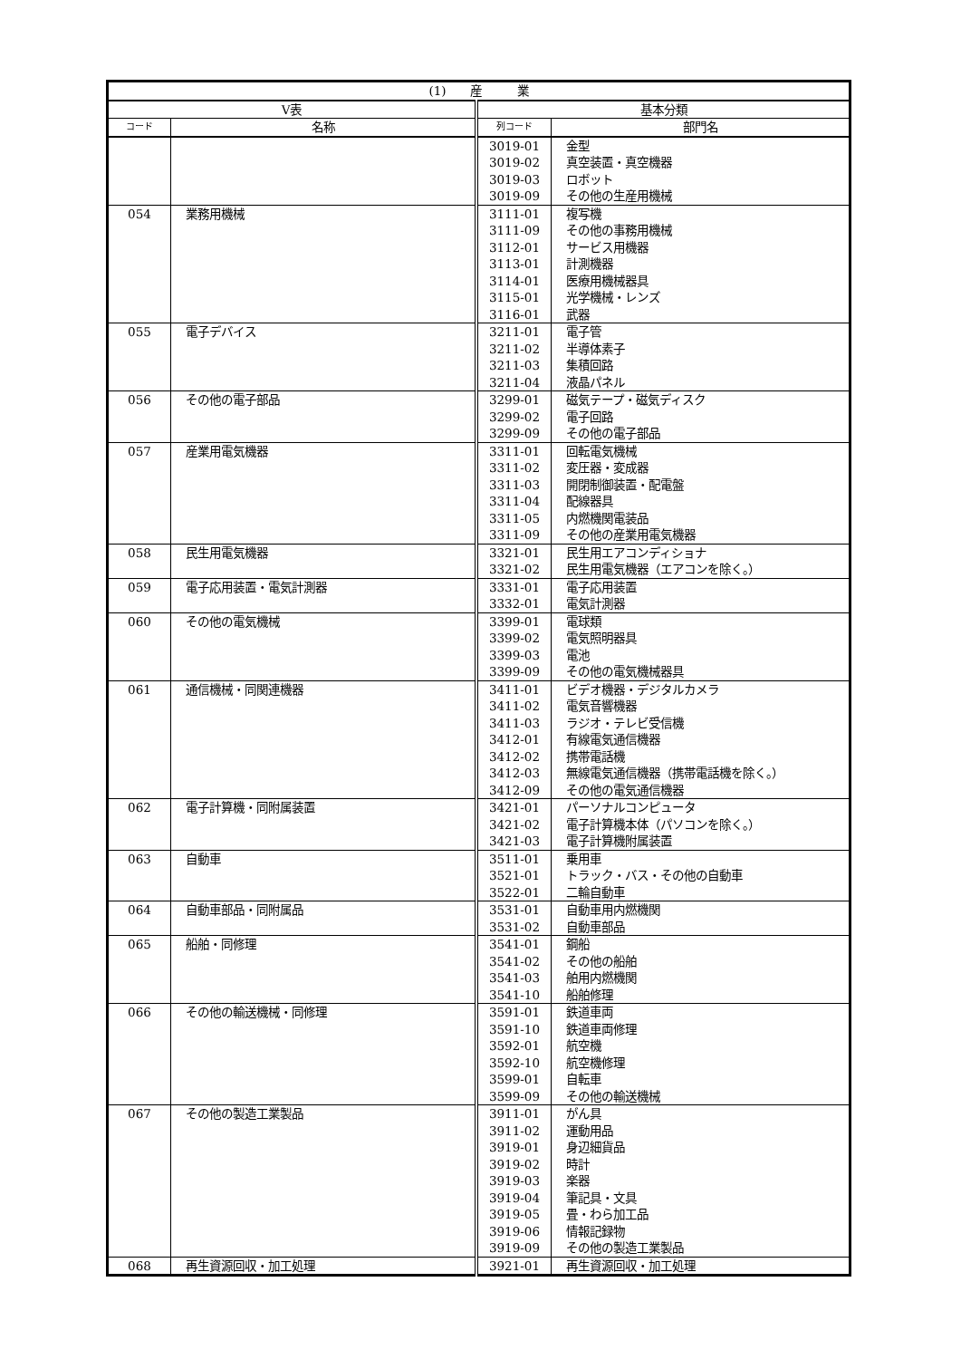| (1) 産 業 | | | |
| --- | --- | --- | --- |
| V表 | | 基本分類 | |
| コード | 名称 | 列コード | 部門名 |
| | | 3019-01 | 金型 |
| | | 3019-02 | 真空装置・真空機器 |
| | | 3019-03 | ロボット |
| | | 3019-09 | その他の生産用機械 |
| 054 | 業務用機械 | 3111-01 | 複写機 |
| | | 3111-09 | その他の事務用機械 |
| | | 3112-01 | サービス用機器 |
| | | 3113-01 | 計測機器 |
| | | 3114-01 | 医療用機械器具 |
| | | 3115-01 | 光学機械・レンズ |
| | | 3116-01 | 武器 |
| 055 | 電子デバイス | 3211-01 | 電子管 |
| | | 3211-02 | 半導体素子 |
| | | 3211-03 | 集積回路 |
| | | 3211-04 | 液晶パネル |
| 056 | その他の電子部品 | 3299-01 | 磁気テープ・磁気ディスク |
| | | 3299-02 | 電子回路 |
| | | 3299-09 | その他の電子部品 |
| 057 | 産業用電気機器 | 3311-01 | 回転電気機械 |
| | | 3311-02 | 変圧器・変成器 |
| | | 3311-03 | 開閉制御装置・配電盤 |
| | | 3311-04 | 配線器具 |
| | | 3311-05 | 内燃機関電装品 |
| | | 3311-09 | その他の産業用電気機器 |
| 058 | 民生用電気機器 | 3321-01 | 民生用エアコンディショナ |
| | | 3321-02 | 民生用電気機器（エアコンを除く。） |
| 059 | 電子応用装置・電気計測器 | 3331-01 | 電子応用装置 |
| | | 3332-01 | 電気計測器 |
| 060 | その他の電気機械 | 3399-01 | 電球類 |
| | | 3399-02 | 電気照明器具 |
| | | 3399-03 | 電池 |
| | | 3399-09 | その他の電気機械器具 |
| 061 | 通信機械・同関連機器 | 3411-01 | ビデオ機器・デジタルカメラ |
| | | 3411-02 | 電気音響機器 |
| | | 3411-03 | ラジオ・テレビ受信機 |
| | | 3412-01 | 有線電気通信機器 |
| | | 3412-02 | 携帯電話機 |
| | | 3412-03 | 無線電気通信機器（携帯電話機を除く。） |
| | | 3412-09 | その他の電気通信機器 |
| 062 | 電子計算機・同附属装置 | 3421-01 | パーソナルコンピュータ |
| | | 3421-02 | 電子計算機本体（パソコンを除く。） |
| | | 3421-03 | 電子計算機附属装置 |
| 063 | 自動車 | 3511-01 | 乗用車 |
| | | 3521-01 | トラック・バス・その他の自動車 |
| | | 3522-01 | 二輪自動車 |
| 064 | 自動車部品・同附属品 | 3531-01 | 自動車用内燃機関 |
| | | 3531-02 | 自動車部品 |
| 065 | 船舶・同修理 | 3541-01 | 鋼船 |
| | | 3541-02 | その他の船舶 |
| | | 3541-03 | 舶用内燃機関 |
| | | 3541-10 | 船舶修理 |
| 066 | その他の輸送機械・同修理 | 3591-01 | 鉄道車両 |
| | | 3591-10 | 鉄道車両修理 |
| | | 3592-01 | 航空機 |
| | | 3592-10 | 航空機修理 |
| | | 3599-01 | 自転車 |
| | | 3599-09 | その他の輸送機械 |
| 067 | その他の製造工業製品 | 3911-01 | がん具 |
| | | 3911-02 | 運動用品 |
| | | 3919-01 | 身辺細貨品 |
| | | 3919-02 | 時計 |
| | | 3919-03 | 楽器 |
| | | 3919-04 | 筆記具・文具 |
| | | 3919-05 | 畳・わら加工品 |
| | | 3919-06 | 情報記録物 |
| | | 3919-09 | その他の製造工業製品 |
| 068 | 再生資源回収・加工処理 | 3921-01 | 再生資源回収・加工処理 |